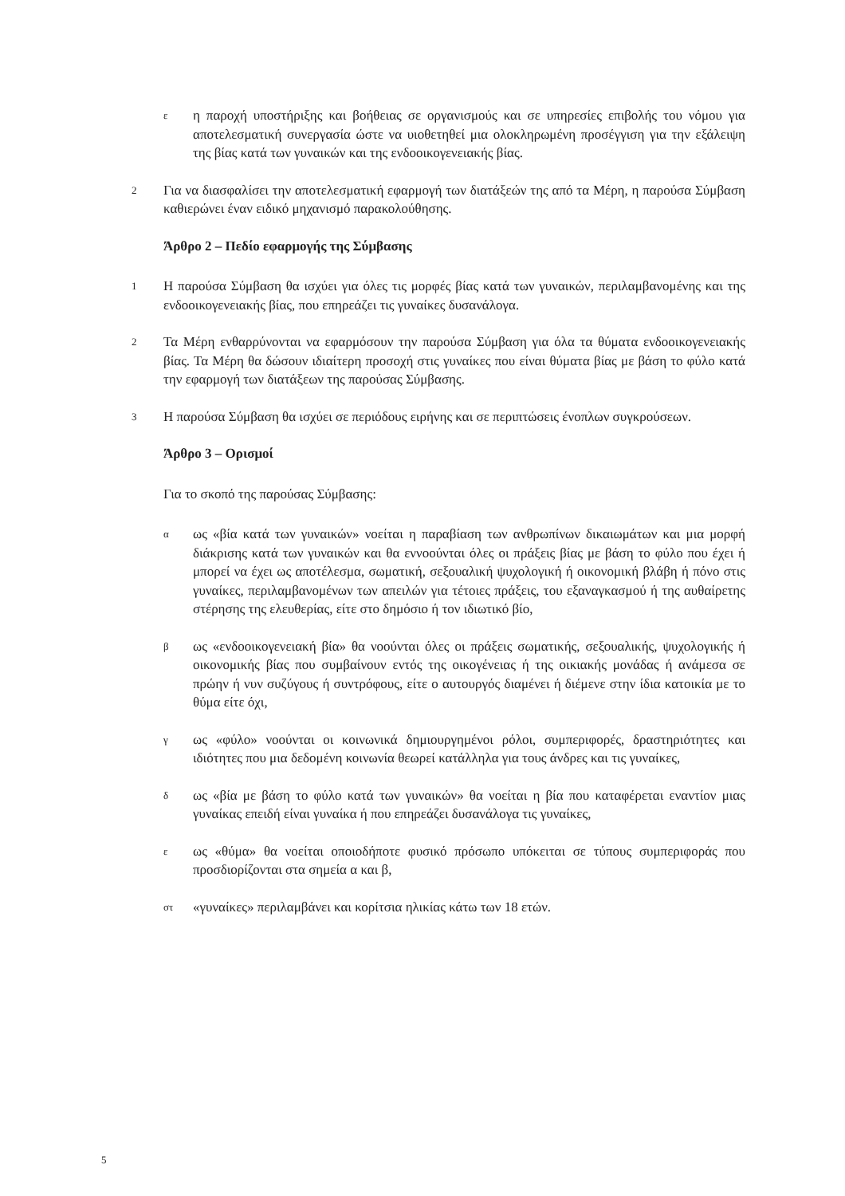ε
η παροχή υποστήριξης και βοήθειας σε οργανισμούς και σε υπηρεσίες επιβολής του νόμου για αποτελεσματική συνεργασία ώστε να υιοθετηθεί μια ολοκληρωμένη προσέγγιση για την εξάλειψη της βίας κατά των γυναικών και της ενδοοικογενειακής βίας.
2
Για να διασφαλίσει την αποτελεσματική εφαρμογή των διατάξεών της από τα Μέρη, η παρούσα Σύμβαση καθιερώνει έναν ειδικό μηχανισμό παρακολούθησης.
Άρθρο 2 – Πεδίο εφαρμογής της Σύμβασης
1
Η παρούσα Σύμβαση θα ισχύει για όλες τις μορφές βίας κατά των γυναικών, περιλαμβανομένης και της ενδοοικογενειακής βίας, που επηρεάζει τις γυναίκες δυσανάλογα.
2
Τα Μέρη ενθαρρύνονται να εφαρμόσουν την παρούσα Σύμβαση για όλα τα θύματα ενδοοικογενειακής βίας. Τα Μέρη θα δώσουν ιδιαίτερη προσοχή στις γυναίκες που είναι θύματα βίας με βάση το φύλο κατά την εφαρμογή των διατάξεων της παρούσας Σύμβασης.
3
Η παρούσα Σύμβαση θα ισχύει σε περιόδους ειρήνης και σε περιπτώσεις ένοπλων συγκρούσεων.
Άρθρο 3 – Ορισμοί
Για το σκοπό της παρούσας Σύμβασης:
α
ως «βία κατά των γυναικών» νοείται η παραβίαση των ανθρωπίνων δικαιωμάτων και μια μορφή διάκρισης κατά των γυναικών και θα εννοούνται όλες οι πράξεις βίας με βάση το φύλο που έχει ή μπορεί να έχει ως αποτέλεσμα, σωματική, σεξουαλική ψυχολογική ή οικονομική βλάβη ή πόνο στις γυναίκες, περιλαμβανομένων των απειλών για τέτοιες πράξεις, του εξαναγκασμού ή της αυθαίρετης στέρησης της ελευθερίας, είτε στο δημόσιο ή τον ιδιωτικό βίο,
β
ως «ενδοοικογενειακή βία» θα νοούνται όλες οι πράξεις σωματικής, σεξουαλικής, ψυχολογικής ή οικονομικής βίας που συμβαίνουν εντός της οικογένειας ή της οικιακής μονάδας ή ανάμεσα σε πρώην ή νυν συζύγους ή συντρόφους, είτε ο αυτουργός διαμένει ή διέμενε στην ίδια κατοικία με το θύμα είτε όχι,
γ
ως «φύλο» νοούνται οι κοινωνικά δημιουργημένοι ρόλοι, συμπεριφορές, δραστηριότητες και ιδιότητες που μια δεδομένη κοινωνία θεωρεί κατάλληλα για τους άνδρες και τις γυναίκες,
δ
ως «βία με βάση το φύλο κατά των γυναικών» θα νοείται η βία που καταφέρεται εναντίον μιας γυναίκας επειδή είναι γυναίκα ή που επηρεάζει δυσανάλογα τις γυναίκες,
ε
ως «θύμα» θα νοείται οποιοδήποτε φυσικό πρόσωπο υπόκειται σε τύπους συμπεριφοράς που προσδιορίζονται στα σημεία α και β,
στ
«γυναίκες» περιλαμβάνει και κορίτσια ηλικίας κάτω των 18 ετών.
5